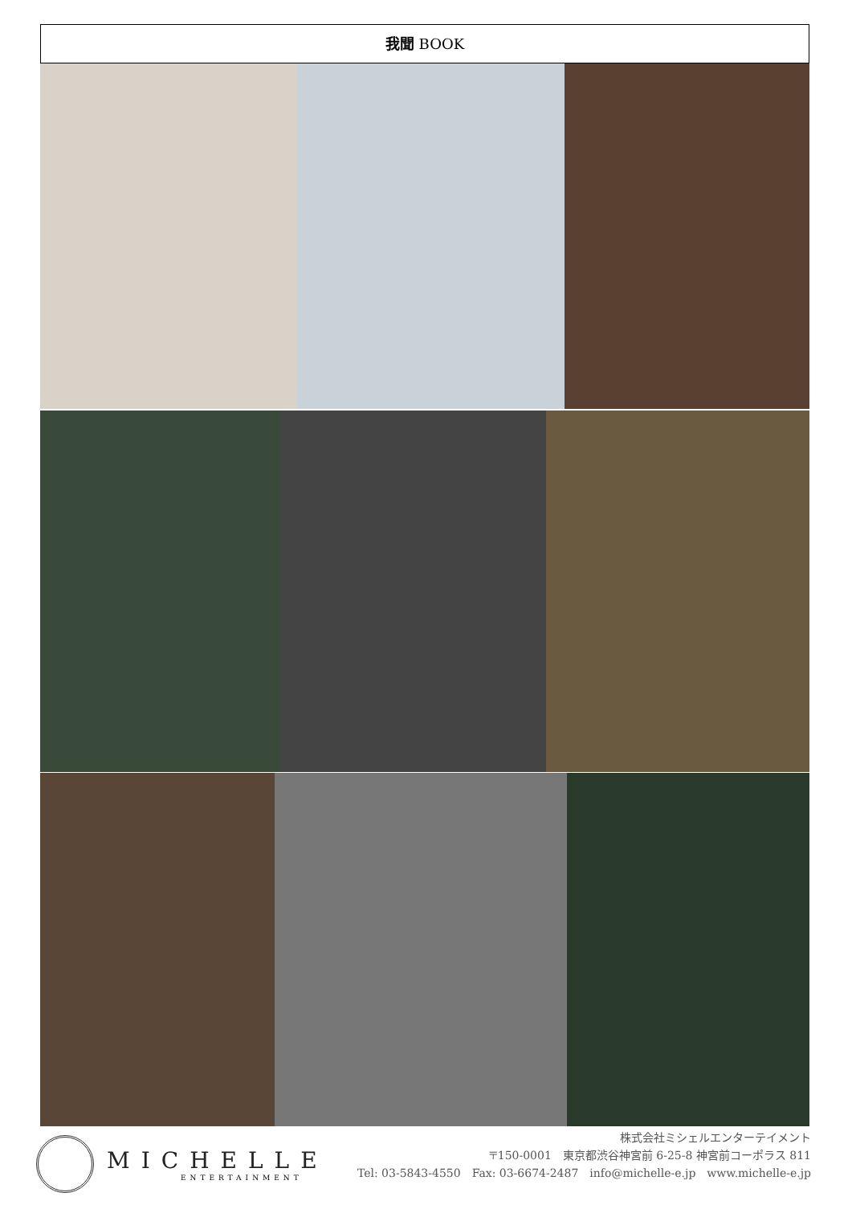我聞 BOOK
MICHELLE
ENTERTAINMENT
株式会社ミシェルエンターテイメント
〒150-0001　東京都渋谷神宮前 6-25-8 神宮前コーポラス 811
Tel: 03-5843-4550　Fax: 03-6674-2487　info@michelle-e.jp　www.michelle-e.jp